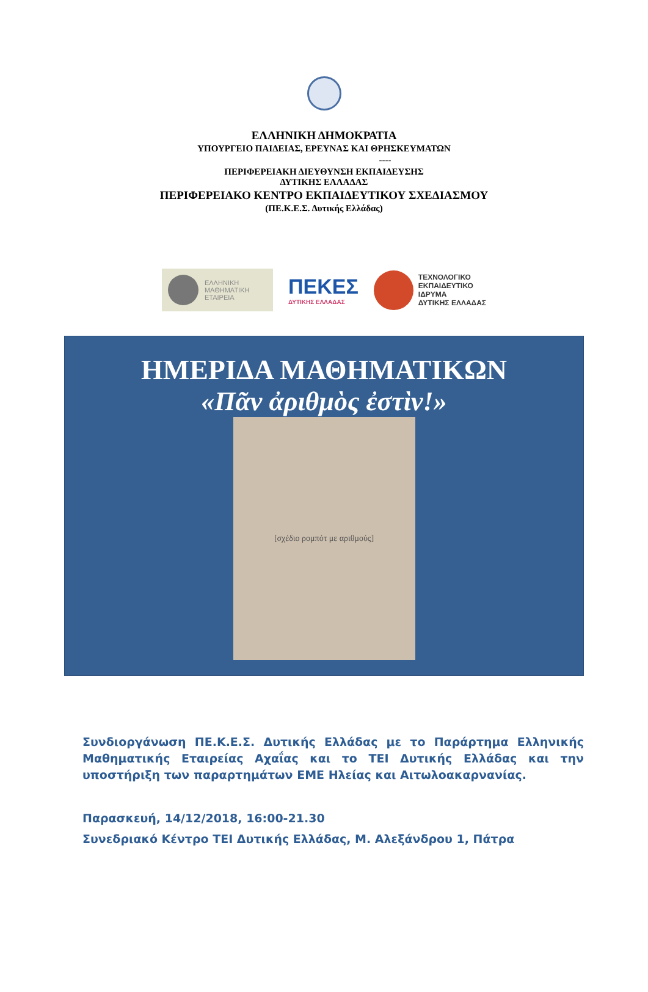ΕΛΛΗΝΙΚΗ ΔΗΜΟΚΡΑΤΙΑ
ΥΠΟΥΡΓΕΙΟ ΠΑΙΔΕΙΑΣ, ΕΡΕΥΝΑΣ ΚΑΙ ΘΡΗΣΚΕΥΜΑΤΩΝ
----
ΠΕΡΙΦΕΡΕΙΑΚΗ ΔΙΕΥΘΥΝΣΗ ΕΚΠΑΙΔΕΥΣΗΣ
ΔΥΤΙΚΗΣ ΕΛΛΑΔΑΣ
ΠΕΡΙΦΕΡΕΙΑΚΟ ΚΕΝΤΡΟ ΕΚΠΑΙΔΕΥΤΙΚΟΥ ΣΧΕΔΙΑΣΜΟΥ
(ΠΕ.Κ.Ε.Σ. Δυτικής Ελλάδας)
ΕΛΛΗΝΙΚΗ
ΜΑΘΗΜΑΤΙΚΗ
ΕΤΑΙΡΕΙΑ
ΠΕΚΕΣ
ΔΥΤΙΚΗΣ ΕΛΛΑΔΑΣ
ΤΕΧΝΟΛΟΓΙΚΟ
ΕΚΠΑΙΔΕΥΤΙΚΟ
ΙΔΡΥΜΑ
ΔΥΤΙΚΗΣ ΕΛΛΑΔΑΣ
ΗΜΕΡΙΔΑ ΜΑΘΗΜΑΤΙΚΩΝ
«Πᾶν ἀριθμὸς ἐστὶν!»
[σχέδιο ρομπότ με αριθμούς]
Συνδιοργάνωση ΠΕ.Κ.Ε.Σ. Δυτικής Ελλάδας με το Παράρτημα Ελληνικής Μαθηματικής Εταιρείας Αχαΐας και το ΤΕΙ Δυτικής Ελλάδας και την υποστήριξη των παραρτημάτων ΕΜΕ Ηλείας και Αιτωλοακαρνανίας.
Παρασκευή, 14/12/2018, 16:00-21.30
Συνεδριακό Κέντρο ΤΕΙ Δυτικής Ελλάδας, Μ. Αλεξάνδρου 1, Πάτρα